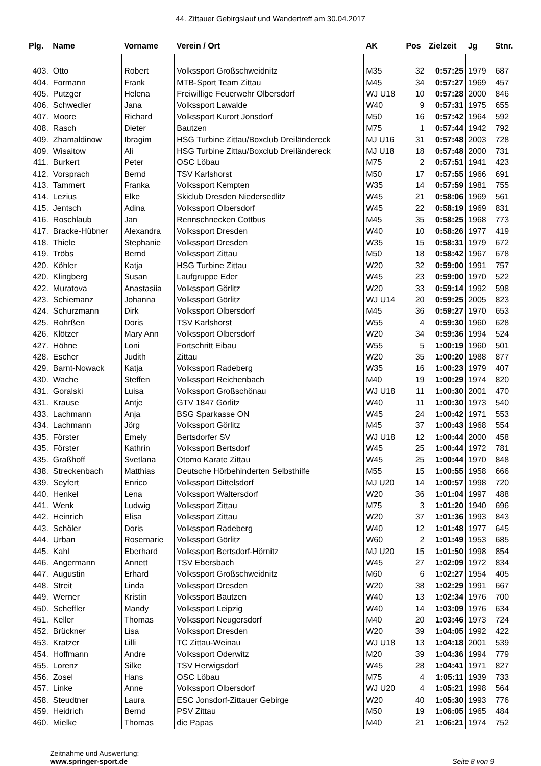44. Zittauer Gebirgslauf und Wandertreff am 30.04.2017
| Plg. | Name | Vorname | Verein / Ort | AK | Pos | Zielzeit | Jg | Stnr. |
| --- | --- | --- | --- | --- | --- | --- | --- | --- |
| 403. | Otto | Robert | Volkssport Großschweidnitz | M35 | 32 | 0:57:25 | 1979 | 687 |
| 404. | Formann | Frank | MTB-Sport Team Zittau | M45 | 34 | 0:57:27 | 1969 | 457 |
| 405. | Putzger | Helena | Freiwillige Feuerwehr Olbersdorf | WJ U18 | 10 | 0:57:28 | 2000 | 846 |
| 406. | Schwedler | Jana | Volkssport Lawalde | W40 | 9 | 0:57:31 | 1975 | 655 |
| 407. | Moore | Richard | Volkssport Kurort Jonsdorf | M50 | 16 | 0:57:42 | 1964 | 592 |
| 408. | Rasch | Dieter | Bautzen | M75 | 1 | 0:57:44 | 1942 | 792 |
| 409. | Zhamaldinow | Ibragim | HSG Turbine Zittau/Boxclub Dreiländereck | MJ U16 | 31 | 0:57:48 | 2003 | 728 |
| 409. | Wisaitow | Ali | HSG Turbine Zittau/Boxclub Dreiländereck | MJ U18 | 18 | 0:57:48 | 2000 | 731 |
| 411. | Burkert | Peter | OSC Löbau | M75 | 2 | 0:57:51 | 1941 | 423 |
| 412. | Vorsprach | Bernd | TSV Karlshorst | M50 | 17 | 0:57:55 | 1966 | 691 |
| 413. | Tammert | Franka | Volkssport Kempten | W35 | 14 | 0:57:59 | 1981 | 755 |
| 414. | Lezius | Elke | Skiclub Dresden Niedersedlitz | W45 | 21 | 0:58:06 | 1969 | 561 |
| 415. | Jentsch | Adina | Volkssport Olbersdorf | W45 | 22 | 0:58:19 | 1969 | 831 |
| 416. | Roschlaub | Jan | Rennschnecken Cottbus | M45 | 35 | 0:58:25 | 1968 | 773 |
| 417. | Bracke-Hübner | Alexandra | Volkssport Dresden | W40 | 10 | 0:58:26 | 1977 | 419 |
| 418. | Thiele | Stephanie | Volkssport Dresden | W35 | 15 | 0:58:31 | 1979 | 672 |
| 419. | Tröbs | Bernd | Volkssport Zittau | M50 | 18 | 0:58:42 | 1967 | 678 |
| 420. | Köhler | Katja | HSG Turbine Zittau | W20 | 32 | 0:59:00 | 1991 | 757 |
| 420. | Klingberg | Susan | Laufgruppe Eder | W45 | 23 | 0:59:00 | 1970 | 522 |
| 422. | Muratova | Anastasiia | Volkssport Görlitz | W20 | 33 | 0:59:14 | 1992 | 598 |
| 423. | Schiemanz | Johanna | Volkssport Görlitz | WJ U14 | 20 | 0:59:25 | 2005 | 823 |
| 424. | Schurzmann | Dirk | Volkssport Olbersdorf | M45 | 36 | 0:59:27 | 1970 | 653 |
| 425. | Rohrßen | Doris | TSV Karlshorst | W55 | 4 | 0:59:30 | 1960 | 628 |
| 426. | Klötzer | Mary Ann | Volkssport Olbersdorf | W20 | 34 | 0:59:36 | 1994 | 524 |
| 427. | Höhne | Loni | Fortschritt Eibau | W55 | 5 | 1:00:19 | 1960 | 501 |
| 428. | Escher | Judith | Zittau | W20 | 35 | 1:00:20 | 1988 | 877 |
| 429. | Barnt-Nowack | Katja | Volkssport Radeberg | W35 | 16 | 1:00:23 | 1979 | 407 |
| 430. | Wache | Steffen | Volkssport Reichenbach | M40 | 19 | 1:00:29 | 1974 | 820 |
| 431. | Goralski | Luisa | Volkssport Großschönau | WJ U18 | 11 | 1:00:30 | 2001 | 470 |
| 431. | Krause | Antje | GTV 1847 Görlitz | W40 | 11 | 1:00:30 | 1973 | 540 |
| 433. | Lachmann | Anja | BSG Sparkasse ON | W45 | 24 | 1:00:42 | 1971 | 553 |
| 434. | Lachmann | Jörg | Volkssport Görlitz | M45 | 37 | 1:00:43 | 1968 | 554 |
| 435. | Förster | Emely | Bertsdorfer SV | WJ U18 | 12 | 1:00:44 | 2000 | 458 |
| 435. | Förster | Kathrin | Volkssport Bertsdorf | W45 | 25 | 1:00:44 | 1972 | 781 |
| 435. | Graßhoff | Svetlana | Otomo Karate Zittau | W45 | 25 | 1:00:44 | 1970 | 848 |
| 438. | Streckenbach | Matthias | Deutsche Hörbehinderten Selbsthilfe | M55 | 15 | 1:00:55 | 1958 | 666 |
| 439. | Seyfert | Enrico | Volkssport Dittelsdorf | MJ U20 | 14 | 1:00:57 | 1998 | 720 |
| 440. | Henkel | Lena | Volkssport Waltersdorf | W20 | 36 | 1:01:04 | 1997 | 488 |
| 441. | Wenk | Ludwig | Volkssport Zittau | M75 | 3 | 1:01:20 | 1940 | 696 |
| 442. | Heinrich | Elisa | Volkssport Zittau | W20 | 37 | 1:01:36 | 1993 | 843 |
| 443. | Schöler | Doris | Volkssport Radeberg | W40 | 12 | 1:01:48 | 1977 | 645 |
| 444. | Urban | Rosemarie | Volkssport Görlitz | W60 | 2 | 1:01:49 | 1953 | 685 |
| 445. | Kahl | Eberhard | Volkssport Bertsdorf-Hörnitz | MJ U20 | 15 | 1:01:50 | 1998 | 854 |
| 446. | Angermann | Annett | TSV Ebersbach | W45 | 27 | 1:02:09 | 1972 | 834 |
| 447. | Augustin | Erhard | Volkssport Großschweidnitz | M60 | 6 | 1:02:27 | 1954 | 405 |
| 448. | Streit | Linda | Volkssport Dresden | W20 | 38 | 1:02:29 | 1991 | 667 |
| 449. | Werner | Kristin | Volkssport Bautzen | W40 | 13 | 1:02:34 | 1976 | 700 |
| 450. | Scheffler | Mandy | Volkssport Leipzig | W40 | 14 | 1:03:09 | 1976 | 634 |
| 451. | Keller | Thomas | Volkssport Neugersdorf | M40 | 20 | 1:03:46 | 1973 | 724 |
| 452. | Brückner | Lisa | Volkssport Dresden | W20 | 39 | 1:04:05 | 1992 | 422 |
| 453. | Kratzer | Lilli | TC Zittau-Weinau | WJ U18 | 13 | 1:04:18 | 2001 | 539 |
| 454. | Hoffmann | Andre | Volkssport Oderwitz | M20 | 39 | 1:04:36 | 1994 | 779 |
| 455. | Lorenz | Silke | TSV Herwigsdorf | W45 | 28 | 1:04:41 | 1971 | 827 |
| 456. | Zosel | Hans | OSC Löbau | M75 | 4 | 1:05:11 | 1939 | 733 |
| 457. | Linke | Anne | Volkssport Olbersdorf | WJ U20 | 4 | 1:05:21 | 1998 | 564 |
| 458. | Steudtner | Laura | ESC Jonsdorf-Zittauer Gebirge | W20 | 40 | 1:05:30 | 1993 | 776 |
| 459. | Heidrich | Bernd | PSV Zittau | M50 | 19 | 1:06:05 | 1965 | 484 |
| 460. | Mielke | Thomas | die Papas | M40 | 21 | 1:06:21 | 1974 | 752 |
Zeitnahme und Auswertung:
www.springer-sport.de
Seite 8 von 9